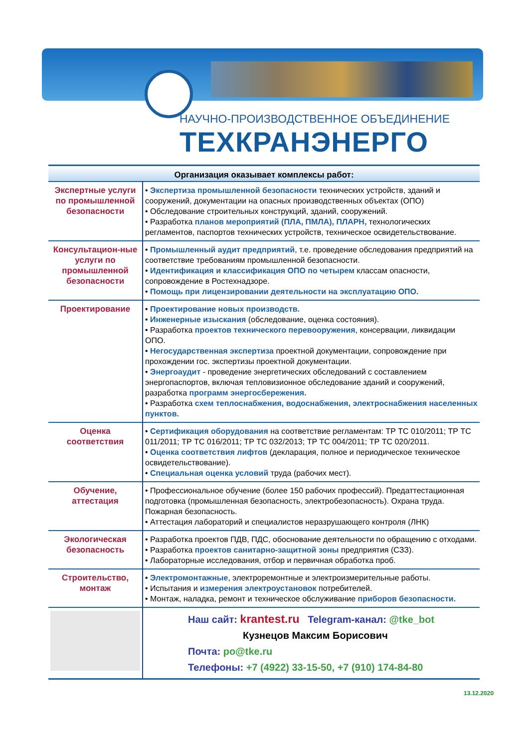НАУЧНО-ПРОИЗВОДСТВЕННОЕ ОБЪЕДИНЕНИЕ
ТЕХКРАНЭНЕРГО
Организация оказывает комплексы работ:
| Экспертные услуги по промышленной безопасности | • Экспертиза промышленной безопасности технических устройств, зданий и сооружений, документации на опасных производственных объектах (ОПО) • Обследование строительных конструкций, зданий, сооружений. • Разработка планов мероприятий (ПЛА, ПМЛА), ПЛАРН, технологических регламентов, паспортов технических устройств, техническое освидетельствование. |
| Консультацион-ные услуги по промышленной безопасности | • Промышленный аудит предприятий , т.е. проведение обследования предприятий на соответствие требованиям промышленной безопасности. • Идентификация и классификация ОПО по четырем классам опасности, сопровождение в Ростехнадзоре. • Помощь при лицензировании деятельности на эксплуатацию ОПО. |
| Проектирование | • Проектирование новых производств. • Инженерные изыскания (обследование, оценка состояния). • Разработка проектов технического перевооружения , консервации, ликвидации ОПО. • Негосударственная экспертиза проектной документации, сопровождение при прохождении гос. экспертизы проектной документации. • Энергоаудит - проведение энергетических обследований с составлением энергопаспортов, включая тепловизионное обследование зданий и сооружений, разработка программ энергосбережения. • Разработка схем теплоснабжения, водоснабжения, электроснабжения населенных пунктов. |
| Оценка соответствия | • Сертификация оборудования на соответствие регламентам: ТР ТС 010/2011; ТР ТС 011/2011; ТР ТС 016/2011; ТР ТС 032/2013; ТР ТС 004/2011; ТР ТС 020/2011. • Оценка соответствия лифтов (декларация, полное и периодическое техническое освидетельствование). • Специальная оценка условий труда (рабочих мест). |
| Обучение, аттестация | • Профессиональное обучение (более 150 рабочих профессий). Предаттестационная подготовка (промышленная безопасность, электробезопасность). Охрана труда. Пожарная безопасность. • Аттестация лабораторий и специалистов неразрушающего контроля (ЛНК) |
| Экологическая безопасность | • Разработка проектов ПДВ, ПДС, обоснование деятельности по обращению с отходами. • Разработка проектов санитарно-защитной зоны предприятия (СЗЗ). • Лабораторные исследования, отбор и первичная обработка проб. |
| Строительство, монтаж | • Электромонтажные , электроремонтные и электроизмерительные работы. • Испытания и измерения электроустановок потребителей. • Монтаж, наладка, ремонт и техническое обслуживание приборов безопасности. |
| | Наш сайт: krantest.ru Telegram-канал: @tke_bot Кузнецов Максим Борисович Почта: po@tke.ru Телефоны: +7 (4922) 33-15-50, +7 (910) 174-84-80 |
13.12.2020